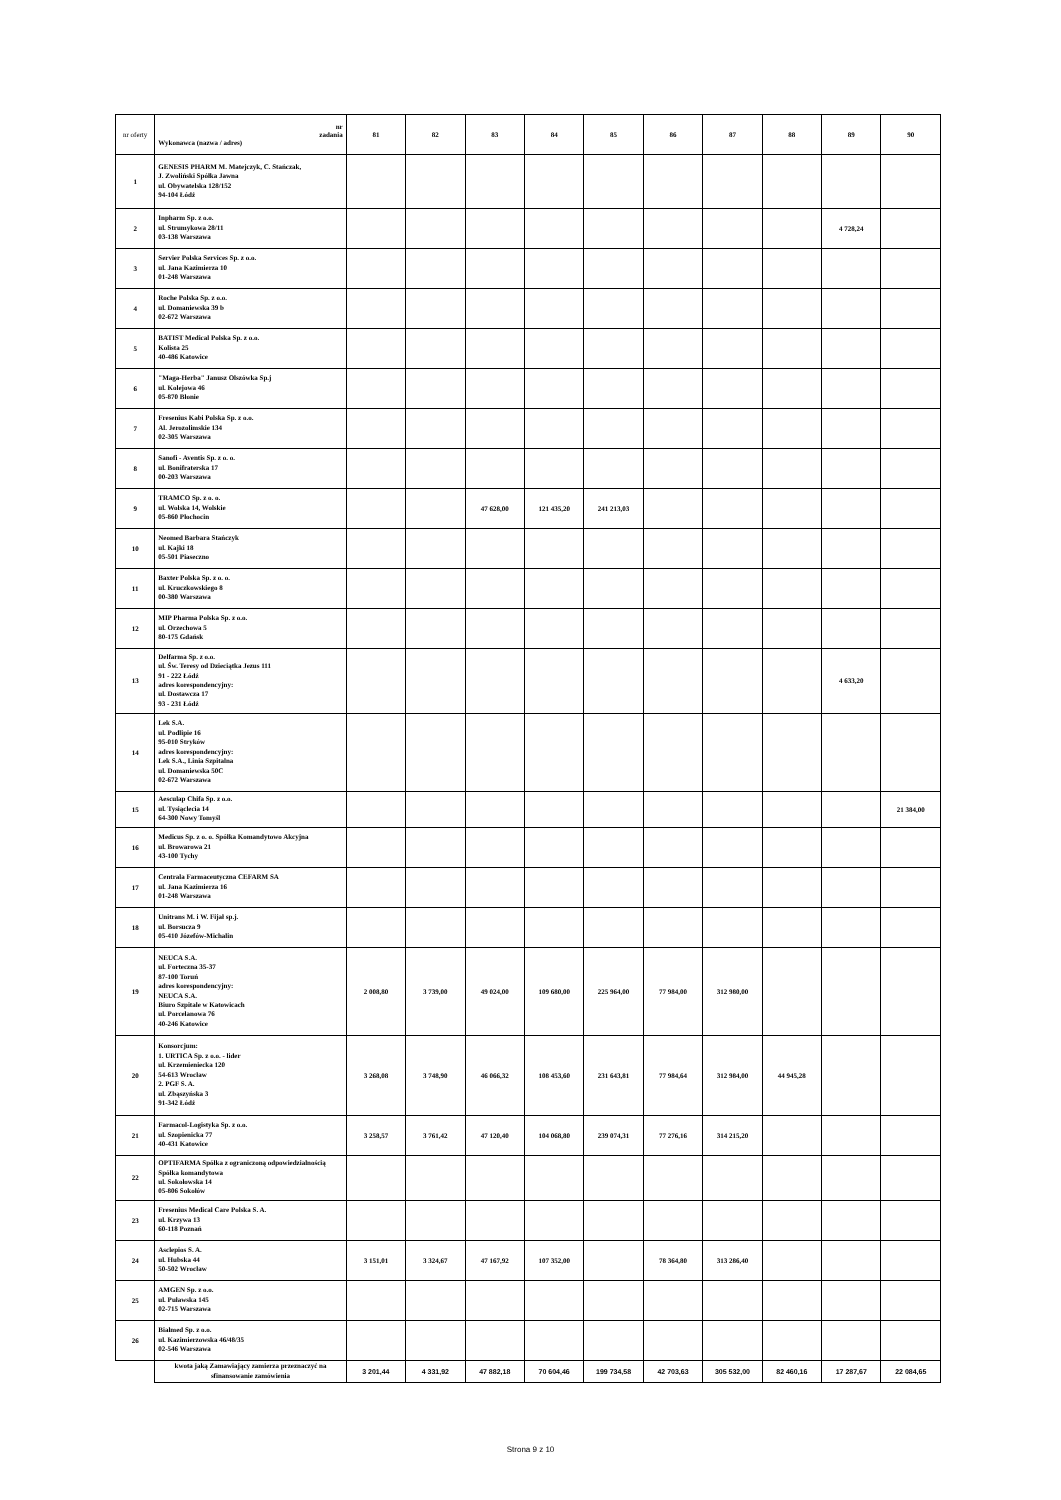| nr oferty | nr zadania Wykonawca (nazwa / adres) | 81 | 82 | 83 | 84 | 85 | 86 | 87 | 88 | 89 | 90 |
| --- | --- | --- | --- | --- | --- | --- | --- | --- | --- | --- | --- |
| 1 | GENESIS PHARM M. Matejczyk, C. Stańczak, J. Zwoliński Spółka Jawna ul. Obywatelska 128/152 94-104 Łódź | | | | | | | | | | |
| 2 | Inpharm Sp. z o.o. ul. Strumykowa 28/11 03-138 Warszawa | | | | | | | | | 4 728,24 | |
| 3 | Servier Polska Services Sp. z o.o. ul. Jana Kazimierza 10 01-248 Warszawa | | | | | | | | | | |
| 4 | Roche Polska Sp. z o.o. ul. Domaniewska 39 b 02-672 Warszawa | | | | | | | | | | |
| 5 | BATIST Medical Polska Sp. z o.o. Kolista 25 40-486 Katowice | | | | | | | | | | |
| 6 | "Maga-Herba" Janusz Olszówka Sp.j ul. Kolejowa 46 05-870 Błonie | | | | | | | | | | |
| 7 | Fresenius Kabi Polska Sp. z o.o. Al. Jerozolimskie 134 02-305 Warszawa | | | | | | | | | | |
| 8 | Sanofi - Aventis Sp. z o. o. ul. Bonifraterska 17 00-203 Warszawa | | | | | | | | | | |
| 9 | TRAMCO Sp. z o. o. ul. Wolska 14, Wolskie 05-860 Płochocin | | | 47 628,00 | 121 435,20 | 241 213,03 | | | | | |
| 10 | Neomed Barbara Stańczyk ul. Kajki 18 05-501 Piaseczno | | | | | | | | | | |
| 11 | Baxter Polska Sp. z o. o. ul. Kruczkowskiego 8 00-380 Warszawa | | | | | | | | | | |
| 12 | MIP Pharma Polska Sp. z o.o. ul. Orzechowa 5 80-175 Gdańsk | | | | | | | | | | |
| 13 | Delfarma Sp. z o.o. ul. Św. Teresy od Dzieciątka Jezus 111 91 - 222 Łódź adres korespondencyjny: ul. Dostawcza 17 93 - 231 Łódź | | | | | | | | | 4 633,20 | |
| 14 | Lek S.A. ul. Podlipie 16 95-010 Stryków adres korespondencyjny: Lek S.A., Linia Szpitalna ul. Domaniewska 50C 02-672 Warszawa | | | | | | | | | | |
| 15 | Aesculap Chifa Sp. z o.o. ul. Tysiąclecia 14 64-300 Nowy Tomyśl | | | | | | | | | | 21 384,00 |
| 16 | Medicus Sp. z o. o. Spółka Komandytowo Akcyjna ul. Browarowa 21 43-100 Tychy | | | | | | | | | | |
| 17 | Centrala Farmaceutyczna CEFARM SA ul. Jana Kazimierza 16 01-248 Warszawa | | | | | | | | | | |
| 18 | Unitrans M. i W. Fijał sp.j. ul. Borsucza 9 05-410 Józefów-Michalin | | | | | | | | | | |
| 19 | NEUCA S.A. ul. Forteczna 35-37 87-100 Toruń adres korespondencyjny: NEUCA S.A. Biuro Szpitale w Katowicach ul. Porcelanowa 76 40-246 Katowice | 2 008,80 | 3 739,00 | 49 024,00 | 109 680,00 | 225 964,00 | 77 984,00 | 312 980,00 | | | |
| 20 | Konsorcjum: 1. URTICA Sp. z o.o. - lider ul. Krzemieniecka 120 54-613 Wrocław 2. PGF S. A. ul. Zbąszyńska 3 91-342 Łódź | 3 268,08 | 3 748,90 | 46 066,32 | 108 453,60 | 231 643,81 | 77 984,64 | 312 984,00 | 44 945,28 | | |
| 21 | Farmacol-Logistyka Sp. z o.o. ul. Szopienicka 77 40-431 Katowice | 3 258,57 | 3 761,42 | 47 120,40 | 104 068,80 | 239 074,31 | 77 276,16 | 314 215,20 | | | |
| 22 | OPTIFARMA Spółka z ograniczoną odpowiedzialnością Spółka komandytowa ul. Sokołowska 14 05-806 Sokołów | | | | | | | | | | |
| 23 | Fresenius Medical Care Polska S. A. ul. Krzywa 13 60-118 Poznań | | | | | | | | | | |
| 24 | Asclepios S. A. ul. Hubska 44 50-502 Wrocław | 3 151,01 | 3 324,67 | 47 167,92 | 107 352,00 | | 78 364,80 | 313 286,40 | | | |
| 25 | AMGEN Sp. z o.o. ul. Puławska 145 02-715 Warszawa | | | | | | | | | | |
| 26 | Bialmed Sp. z o.o. ul. Kazimierzowska 46/48/35 02-546 Warszawa | | | | | | | | | | |
| | kwota jaką Zamawiający zamierza przeznaczyć na sfinansowanie zamówienia | 3 201,44 | 4 331,92 | 47 882,18 | 70 604,46 | 199 734,58 | 42 703,63 | 305 532,00 | 82 460,16 | 17 287,67 | 22 084,65 |
Strona 9 z 10